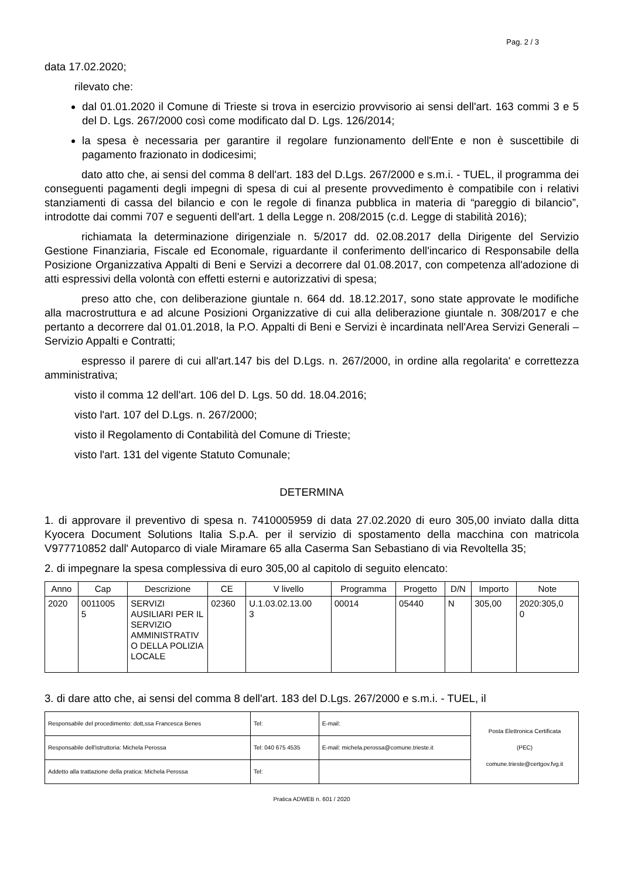Pag. 2 / 3
data 17.02.2020;
rilevato che:
dal 01.01.2020 il Comune di Trieste si trova in esercizio provvisorio ai sensi dell'art. 163 commi 3 e 5 del D. Lgs. 267/2000 così come modificato dal D. Lgs. 126/2014;
la spesa è necessaria per garantire il regolare funzionamento dell'Ente e non è suscettibile di pagamento frazionato in dodicesimi;
dato atto che, ai sensi del comma 8 dell'art. 183 del D.Lgs. 267/2000 e s.m.i. - TUEL, il programma dei conseguenti pagamenti degli impegni di spesa di cui al presente provvedimento è compatibile con i relativi stanziamenti di cassa del bilancio e con le regole di finanza pubblica in materia di “pareggio di bilancio”, introdotte dai commi 707 e seguenti dell'art. 1 della Legge n. 208/2015 (c.d. Legge di stabilità 2016);
richiamata la determinazione dirigenziale n. 5/2017 dd. 02.08.2017 della Dirigente del Servizio Gestione Finanziaria, Fiscale ed Economale, riguardante il conferimento dell'incarico di Responsabile della Posizione Organizzativa Appalti di Beni e Servizi a decorrere dal 01.08.2017, con competenza all'adozione di atti espressivi della volontà con effetti esterni e autorizzativi di spesa;
preso atto che, con deliberazione giuntale n. 664 dd. 18.12.2017, sono state approvate le modifiche alla macrostruttura e ad alcune Posizioni Organizzative di cui alla deliberazione giuntale n. 308/2017 e che pertanto a decorrere dal 01.01.2018, la P.O. Appalti di Beni e Servizi è incardinata nell'Area Servizi Generali – Servizio Appalti e Contratti;
espresso il parere di cui all'art.147 bis del D.Lgs. n. 267/2000, in ordine alla regolarita' e correttezza amministrativa;
visto il comma 12 dell'art. 106 del D. Lgs. 50 dd. 18.04.2016;
visto l'art. 107 del D.Lgs. n. 267/2000;
visto il Regolamento di Contabilità del Comune di Trieste;
visto l'art. 131 del vigente Statuto Comunale;
DETERMINA
1. di approvare il preventivo di spesa n. 7410005959 di data 27.02.2020 di euro 305,00 inviato dalla ditta Kyocera Document Solutions Italia S.p.A. per il servizio di spostamento della macchina con matricola V977710852 dall' Autoparco di viale Miramare 65 alla Caserma San Sebastiano di via Revoltella 35;
2. di impegnare la spesa complessiva di euro 305,00 al capitolo di seguito elencato:
| Anno | Cap | Descrizione | CE | V livello | Programma | Progetto | D/N | Importo | Note |
| --- | --- | --- | --- | --- | --- | --- | --- | --- | --- |
| 2020 | 0011005 5 | SERVIZI AUSILIARI PER IL SERVIZIO AMMINISTRATIV O DELLA POLIZIA LOCALE | 02360 | U.1.03.02.13.00 3 | 00014 | 05440 | N | 305,00 | 2020:305,0 0 |
3. di dare atto che, ai sensi del comma 8 dell'art. 183 del D.Lgs. 267/2000 e s.m.i. - TUEL, il
| Responsabile del procedimento: dott,ssa Francesca Benes | Tel: | E-mail: | Posta Elettronica Certificata (PEC) comune.trieste@certgov.fvg.it |
| Responsabile dell'istruttoria: Michela Perossa | Tel: 040 675 4535 | E-mail: michela.perossa@comune.trieste.it | |
| Addetto alla trattazione della pratica: Michela Perossa | Tel: | | |
Pratica ADWEB n. 601 / 2020